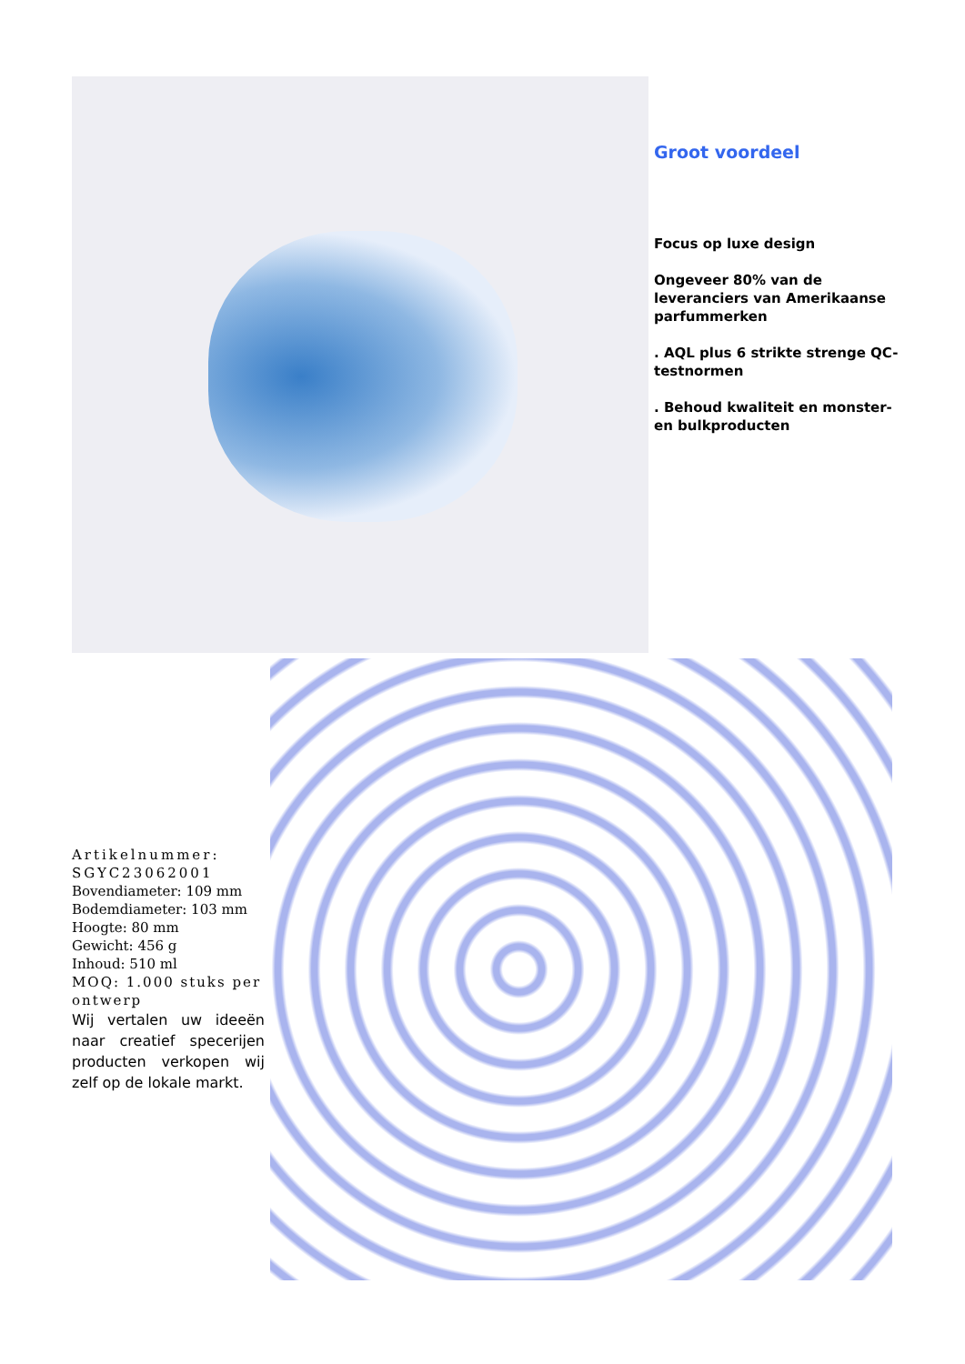Groot voordeel
Focus op luxe design
Ongeveer 80% van de leveranciers van Amerikaanse parfummerken
. AQL plus 6 strikte strenge QC-testnormen
. Behoud kwaliteit en monster- en bulkproducten
Artikelnummer: SGYC23062001
Bovendiameter: 109 mm
Bodemdiameter: 103 mm
Hoogte: 80 mm
Gewicht: 456 g
Inhoud: 510 ml
MOQ: 1.000 stuks per ontwerp
Wij vertalen uw ideeën naar creatief specerijen producten verkopen wij zelf op de lokale markt.